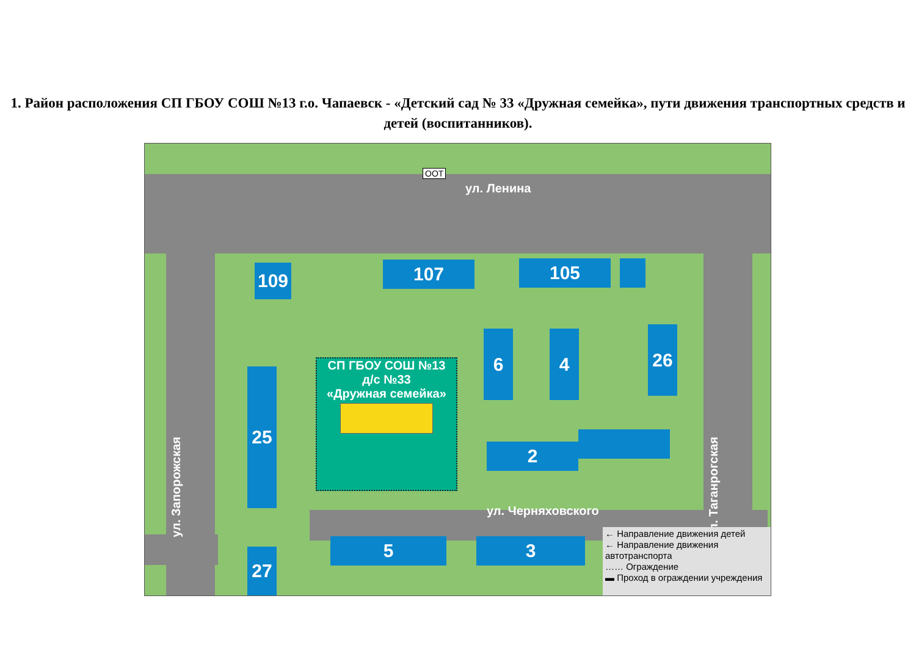1. Район расположения СП ГБОУ СОШ №13 г.о. Чапаевск - «Детский сад № 33 «Дружная семейка», пути движения транспортных средств и детей (воспитанников).
ул. Ленина
ул. Запорожская
ул. Таганрогская
ул. Черняховского
109 107 105
6 4 26
25
2
5 3
27
СП ГБОУ СОШ №13
д/с №33
«Дружная семейка»
ООТ
← Направление движения детей
← Направление движения автотранспорта
…… Ограждение
▬ Проход в ограждении учреждения